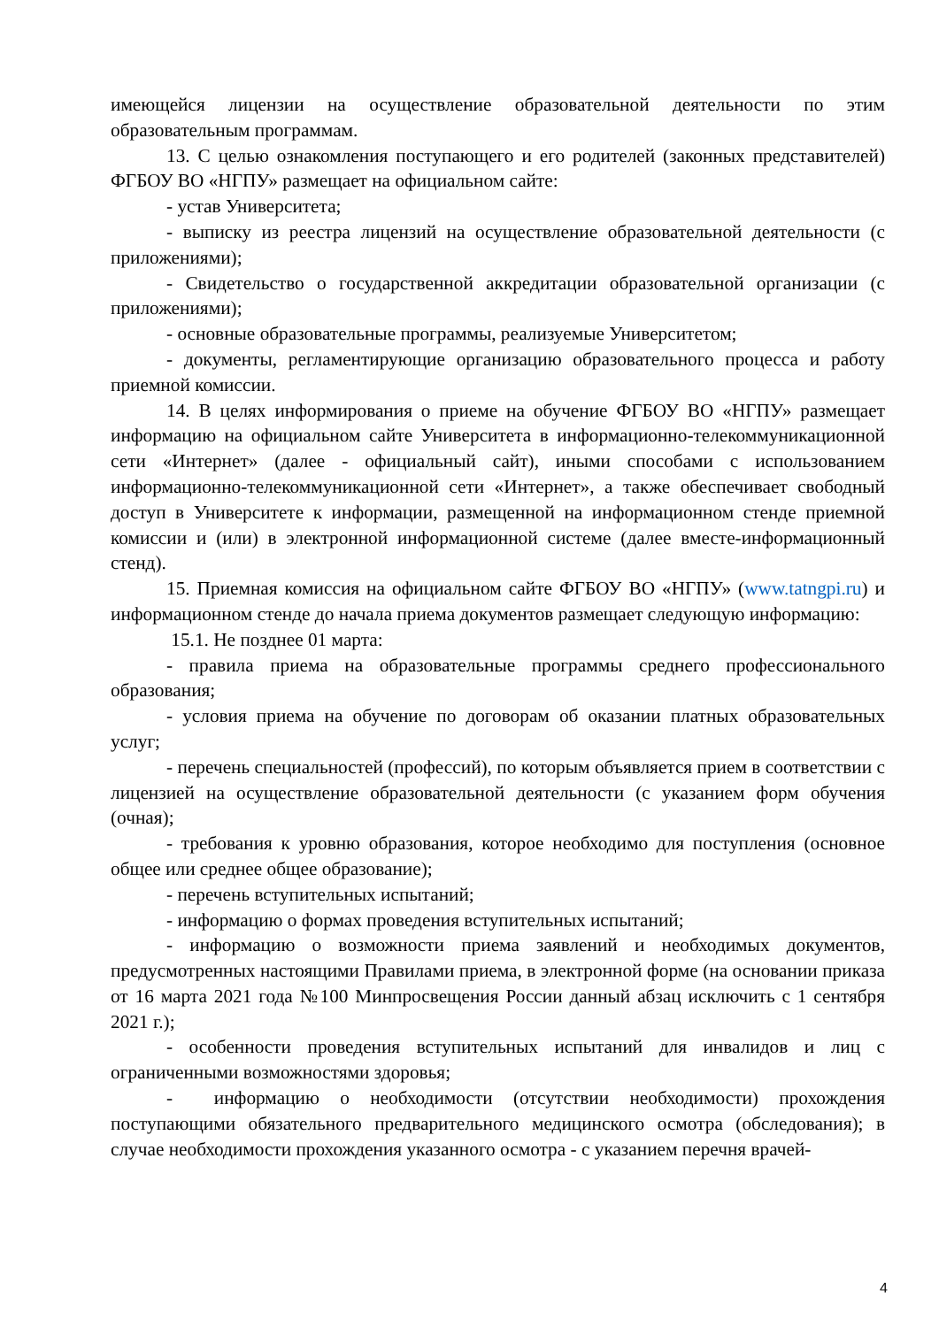имеющейся лицензии на осуществление образовательной деятельности по этим образовательным программам.
13. С целью ознакомления поступающего и его родителей (законных представителей) ФГБОУ ВО «НГПУ» размещает на официальном сайте:
- устав Университета;
- выписку из реестра лицензий на осуществление образовательной деятельности (с приложениями);
- Свидетельство о государственной аккредитации образовательной организации (с приложениями);
- основные образовательные программы, реализуемые Университетом;
- документы, регламентирующие организацию образовательного процесса и работу приемной комиссии.
14. В целях информирования о приеме на обучение ФГБОУ ВО «НГПУ» размещает информацию на официальном сайте Университета в информационно-телекоммуникационной сети «Интернет» (далее - официальный сайт), иными способами с использованием информационно-телекоммуникационной сети «Интернет», а также обеспечивает свободный доступ в Университете к информации, размещенной на информационном стенде приемной комиссии и (или) в электронной информационной системе (далее вместе-информационный стенд).
15. Приемная комиссия на официальном сайте ФГБОУ ВО «НГПУ» (www.tatngpi.ru) и информационном стенде до начала приема документов размещает следующую информацию:
15.1. Не позднее 01 марта:
- правила приема на образовательные программы среднего профессионального образования;
- условия приема на обучение по договорам об оказании платных образовательных услуг;
- перечень специальностей (профессий), по которым объявляется прием в соответствии с лицензией на осуществление образовательной деятельности (с указанием форм обучения (очная);
- требования к уровню образования, которое необходимо для поступления (основное общее или среднее общее образование);
- перечень вступительных испытаний;
- информацию о формах проведения вступительных испытаний;
- информацию о возможности приема заявлений и необходимых документов, предусмотренных настоящими Правилами приема, в электронной форме (на основании приказа от 16 марта 2021 года №100 Минпросвещения России данный абзац исключить с 1 сентября 2021 г.);
- особенности проведения вступительных испытаний для инвалидов и лиц с ограниченными возможностями здоровья;
- информацию о необходимости (отсутствии необходимости) прохождения поступающими обязательного предварительного медицинского осмотра (обследования); в случае необходимости прохождения указанного осмотра - с указанием перечня врачей-
4